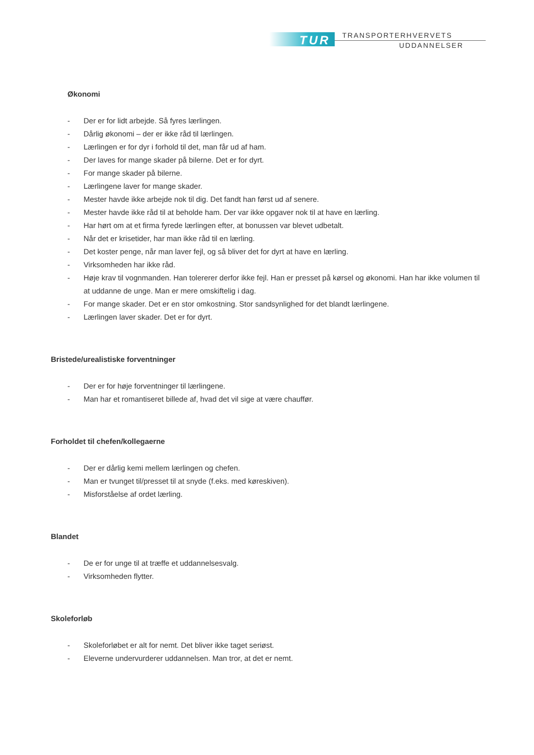TUR TRANSPORTERHVERVETS
UDDANNELSER
Økonomi
- Der er for lidt arbejde. Så fyres lærlingen.
- Dårlig økonomi – der er ikke råd til lærlingen.
- Lærlingen er for dyr i forhold til det, man får ud af ham.
- Der laves for mange skader på bilerne. Det er for dyrt.
- For mange skader på bilerne.
- Lærlingene laver for mange skader.
- Mester havde ikke arbejde nok til dig. Det fandt han først ud af senere.
- Mester havde ikke råd til at beholde ham. Der var ikke opgaver nok til at have en lærling.
- Har hørt om at et firma fyrede lærlingen efter, at bonussen var blevet udbetalt.
- Når det er krisetider, har man ikke råd til en lærling.
- Det koster penge, når man laver fejl, og så bliver det for dyrt at have en lærling.
- Virksomheden har ikke råd.
- Høje krav til vognmanden. Han tolererer derfor ikke fejl. Han er presset på kørsel og økonomi. Han har ikke volumen til at uddanne de unge. Man er mere omskiftelig i dag.
- For mange skader. Det er en stor omkostning. Stor sandsynlighed for det blandt lærlingene.
- Lærlingen laver skader. Det er for dyrt.
Bristede/urealistiske forventninger
- Der er for høje forventninger til lærlingene.
- Man har et romantiseret billede af, hvad det vil sige at være chauffør.
Forholdet til chefen/kollegaerne
- Der er dårlig kemi mellem lærlingen og chefen.
- Man er tvunget til/presset til at snyde (f.eks. med køreskiven).
- Misforståelse af ordet lærling.
Blandet
- De er for unge til at træffe et uddannelsesvalg.
- Virksomheden flytter.
Skoleforløb
- Skoleforløbet er alt for nemt. Det bliver ikke taget seriøst.
- Eleverne undervurderer uddannelsen. Man tror, at det er nemt.